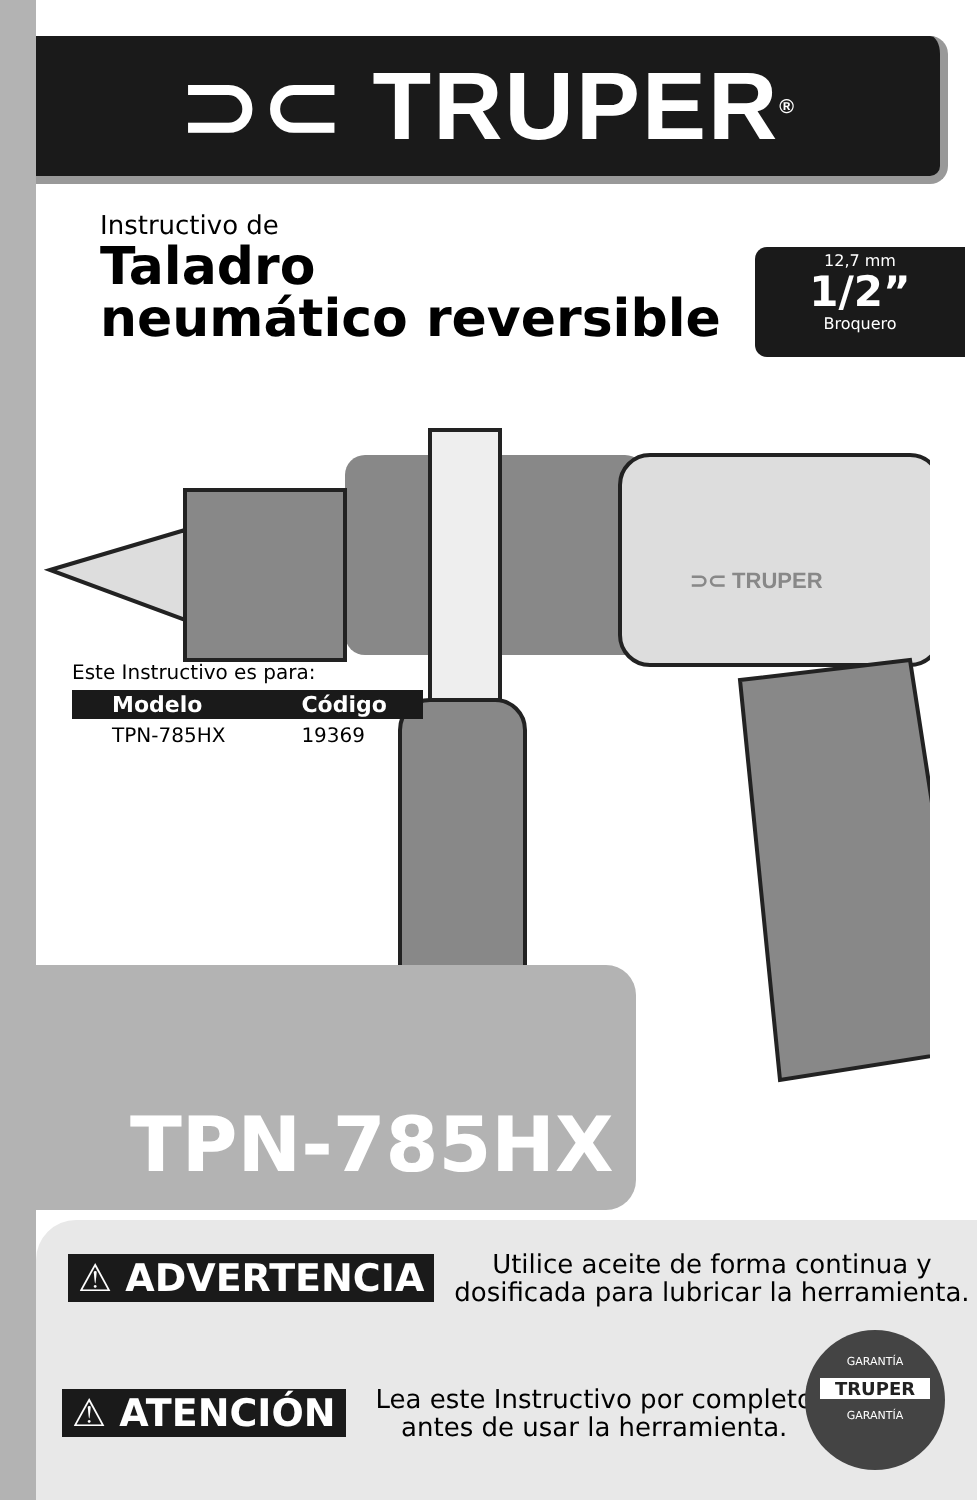⊃⊂ TRUPER<sup>®</sup>
Instructivo de
Taladro
neumático reversible
12,7 mm
1/2”
Broquero
⊃⊂ TRUPER
Este Instructivo es para:
| Modelo | Código |
| --- | --- |
| TPN-785HX | 19369 |
TPN-785HX
⚠ ADVERTENCIA Utilice aceite de forma continua y
dosificada para lubricar la herramienta.
⚠ ATENCIÓN Lea este Instructivo por completo
antes de usar la herramienta.
GARANTÍA
TRUPER
GARANTÍA